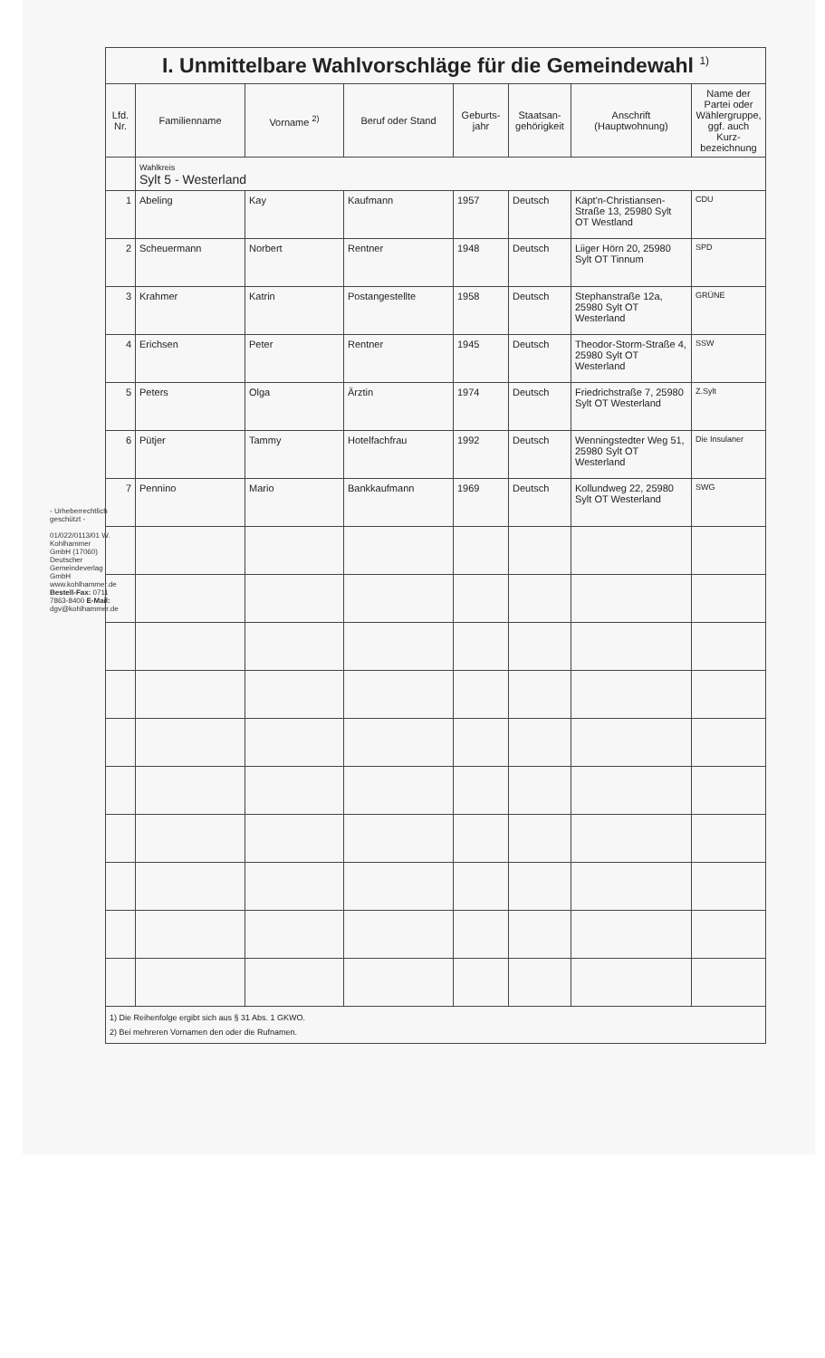- Urheberrechtlich geschützt -
01/022/0113/01 W. Kohlhammer GmbH (17060) Deutscher Gemeindeverlag GmbH www.kohlhammer.de Bestell-Fax: 0711 7863-8400 E-Mail: dgv@kohlhammer.de
| I. Unmittelbare Wahlvorschläge für die Gemeindewahl <sup>1)</sup> | | | | | | | |
| Lfd. Nr. | Familienname | Vorname <sup>2)</sup> | Beruf oder Stand | Geburts-jahr | Staatsan-gehörigkeit | Anschrift (Hauptwohnung) | Name der Partei oder Wählergruppe, ggf. auch Kurz-bezeichnung |
| | Wahlkreis Sylt 5 - Westerland | | | | | | |
| 1 | Abeling | Kay | Kaufmann | 1957 | Deutsch | Käpt'n-Christiansen-Straße 13, 25980 Sylt OT Westland | CDU |
| 2 | Scheuermann | Norbert | Rentner | 1948 | Deutsch | Liiger Hörn 20, 25980 Sylt OT Tinnum | SPD |
| 3 | Krahmer | Katrin | Postangestellte | 1958 | Deutsch | Stephanstraße 12a, 25980 Sylt OT Westerland | GRÜNE |
| 4 | Erichsen | Peter | Rentner | 1945 | Deutsch | Theodor-Storm-Straße 4, 25980 Sylt OT Westerland | SSW |
| 5 | Peters | Olga | Ärztin | 1974 | Deutsch | Friedrichstraße 7, 25980 Sylt OT Westerland | Z.Sylt |
| 6 | Pütjer | Tammy | Hotelfachfrau | 1992 | Deutsch | Wenningstedter Weg 51, 25980 Sylt OT Westerland | Die Insulaner |
| 7 | Pennino | Mario | Bankkaufmann | 1969 | Deutsch | Kollundweg 22, 25980 Sylt OT Westerland | SWG |
| 1) Die Reihenfolge ergibt sich aus § 31 Abs. 1 GKWO. 2) Bei mehreren Vornamen den oder die Rufnamen. | | | | | | | |